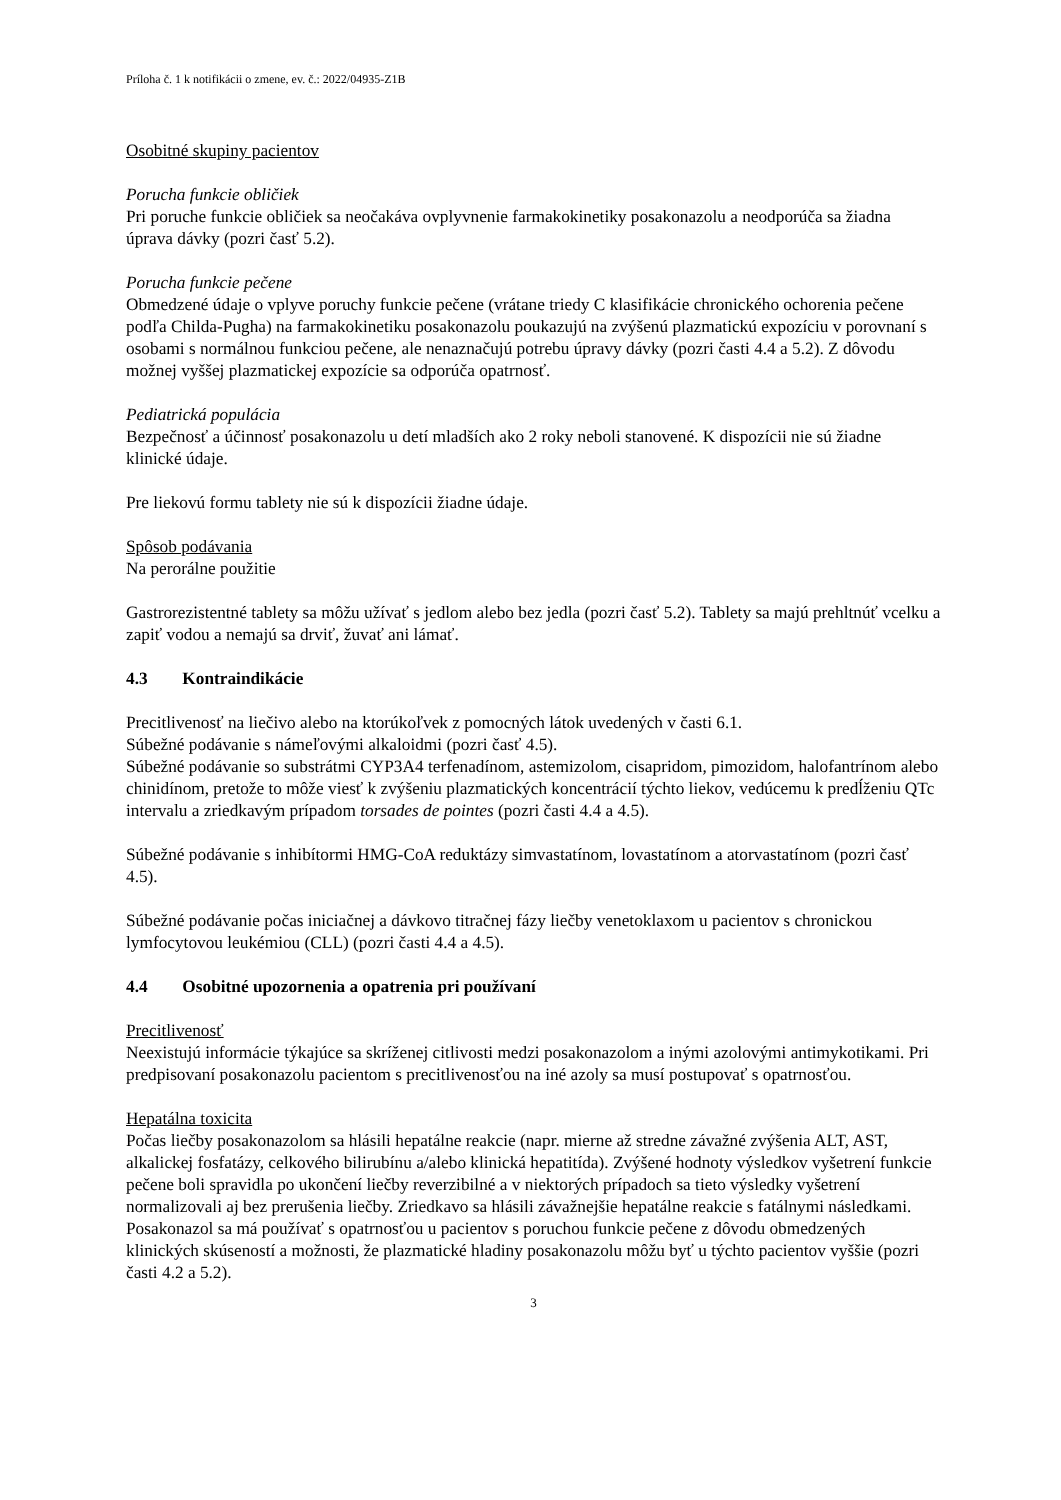Príloha č. 1 k notifikácii o zmene, ev. č.: 2022/04935-Z1B
Osobitné skupiny pacientov
Porucha funkcie obličiek
Pri poruche funkcie obličiek sa neočakáva ovplyvnenie farmakokinetiky posakonazolu a neodporúča sa žiadna úprava dávky (pozri časť 5.2).
Porucha funkcie pečene
Obmedzené údaje o vplyve poruchy funkcie pečene (vrátane triedy C klasifikácie chronického ochorenia pečene podľa Childa-Pugha) na farmakokinetiku posakonazolu poukazujú na zvýšenú plazmatickú expozíciu v porovnaní s osobami s normálnou funkciou pečene, ale nenaznačujú potrebu úpravy dávky (pozri časti 4.4 a 5.2). Z dôvodu možnej vyššej plazmatickej expozície sa odporúča opatrnosť.
Pediatrická populácia
Bezpečnosť a účinnosť posakonazolu u detí mladších ako 2 roky neboli stanovené. K dispozícii nie sú žiadne klinické údaje.
Pre liekovú formu tablety nie sú k dispozícii žiadne údaje.
Spôsob podávania
Na perorálne použitie
Gastrorezistentné tablety sa môžu užívať s jedlom alebo bez jedla (pozri časť 5.2). Tablety sa majú prehltnúť vcelku a zapiť vodou a nemajú sa drviť, žuvať ani lámať.
4.3 Kontraindikácie
Precitlivenosť na liečivo alebo na ktorúkoľvek z pomocných látok uvedených v časti 6.1.
Súbežné podávanie s námeľovými alkaloidmi (pozri časť 4.5).
Súbežné podávanie so substrátmi CYP3A4 terfenadínom, astemizolom, cisapridom, pimozidom, halofantrínom alebo chinidínom, pretože to môže viesť k zvýšeniu plazmatických koncentrácií týchto liekov, vedúcemu k predĺženiu QTc intervalu a zriedkavým prípadom torsades de pointes (pozri časti 4.4 a 4.5).
Súbežné podávanie s inhibítormi HMG-CoA reduktázy simvastatínom, lovastatínom a atorvastatínom (pozri časť 4.5).
Súbežné podávanie počas iniciačnej a dávkovo titračnej fázy liečby venetoklaxom u pacientov s chronickou lymfocytovou leukémiou (CLL) (pozri časti 4.4 a 4.5).
4.4 Osobitné upozornenia a opatrenia pri používaní
Precitlivenosť
Neexistujú informácie týkajúce sa skríženej citlivosti medzi posakonazolom a inými azolovými antimykotikami. Pri predpisovaní posakonazolu pacientom s precitlivenosťou na iné azoly sa musí postupovať s opatrnosťou.
Hepatálna toxicita
Počas liečby posakonazolom sa hlásili hepatálne reakcie (napr. mierne až stredne závažné zvýšenia ALT, AST, alkalickej fosfatázy, celkového bilirubínu a/alebo klinická hepatitída). Zvýšené hodnoty výsledkov vyšetrení funkcie pečene boli spravidla po ukončení liečby reverzibilné a v niektorých prípadoch sa tieto výsledky vyšetrení normalizovali aj bez prerušenia liečby. Zriedkavo sa hlásili závažnejšie hepatálne reakcie s fatálnymi následkami.
Posakonazol sa má používať s opatrnosťou u pacientov s poruchou funkcie pečene z dôvodu obmedzených klinických skúseností a možnosti, že plazmatické hladiny posakonazolu môžu byť u týchto pacientov vyššie (pozri časti 4.2 a 5.2).
3